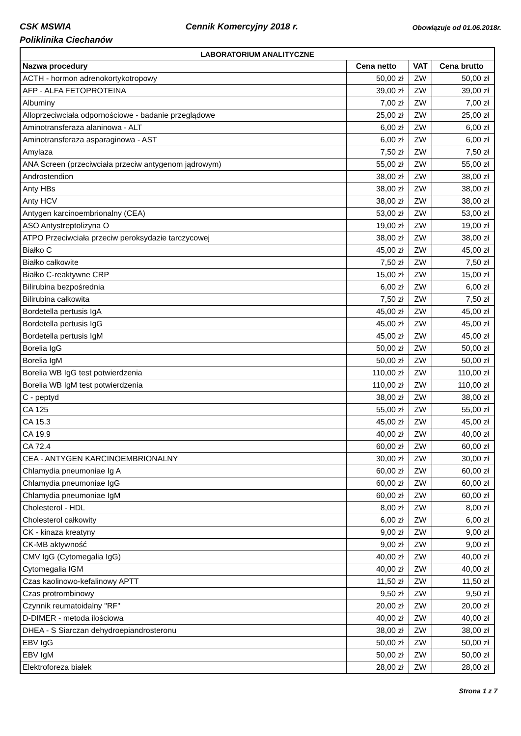CSK MSWIA Cennik Komercyjny 2018 r. Obowiązuje od 01.06.2018r.
Poliklinika Ciechanów
| LABORATORIUM ANALITYCZNE | | | |
| --- | --- | --- | --- |
| Nazwa procedury | Cena netto | VAT | Cena brutto |
| ACTH - hormon adrenokortykotropowy | 50,00 zł | ZW | 50,00 zł |
| AFP - ALFA FETOPROTEINA | 39,00 zł | ZW | 39,00 zł |
| Albuminy | 7,00 zł | ZW | 7,00 zł |
| Alloprzeciwciała odpornościowe - badanie przeglądowe | 25,00 zł | ZW | 25,00 zł |
| Aminotransferaza alaninowa - ALT | 6,00 zł | ZW | 6,00 zł |
| Aminotransferaza asparaginowa - AST | 6,00 zł | ZW | 6,00 zł |
| Amylaza | 7,50 zł | ZW | 7,50 zł |
| ANA Screen (przeciwciała przeciw antygenom jądrowym) | 55,00 zł | ZW | 55,00 zł |
| Androstendion | 38,00 zł | ZW | 38,00 zł |
| Anty HBs | 38,00 zł | ZW | 38,00 zł |
| Anty HCV | 38,00 zł | ZW | 38,00 zł |
| Antygen karcinoembrionalny (CEA) | 53,00 zł | ZW | 53,00 zł |
| ASO Antystreptolizyna O | 19,00 zł | ZW | 19,00 zł |
| ATPO Przeciwciała przeciw peroksydazie tarczycowej | 38,00 zł | ZW | 38,00 zł |
| Białko C | 45,00 zł | ZW | 45,00 zł |
| Białko całkowite | 7,50 zł | ZW | 7,50 zł |
| Białko C-reaktywne CRP | 15,00 zł | ZW | 15,00 zł |
| Bilirubina bezpośrednia | 6,00 zł | ZW | 6,00 zł |
| Bilirubina całkowita | 7,50 zł | ZW | 7,50 zł |
| Bordetella pertusis IgA | 45,00 zł | ZW | 45,00 zł |
| Bordetella pertusis IgG | 45,00 zł | ZW | 45,00 zł |
| Bordetella pertusis IgM | 45,00 zł | ZW | 45,00 zł |
| Borelia IgG | 50,00 zł | ZW | 50,00 zł |
| Borelia IgM | 50,00 zł | ZW | 50,00 zł |
| Borelia WB IgG test potwierdzenia | 110,00 zł | ZW | 110,00 zł |
| Borelia WB IgM test potwierdzenia | 110,00 zł | ZW | 110,00 zł |
| C - peptyd | 38,00 zł | ZW | 38,00 zł |
| CA 125 | 55,00 zł | ZW | 55,00 zł |
| CA 15.3 | 45,00 zł | ZW | 45,00 zł |
| CA 19.9 | 40,00 zł | ZW | 40,00 zł |
| CA 72.4 | 60,00 zł | ZW | 60,00 zł |
| CEA - ANTYGEN KARCINOEMBRIONALNY | 30,00 zł | ZW | 30,00 zł |
| Chlamydia pneumoniae Ig A | 60,00 zł | ZW | 60,00 zł |
| Chlamydia pneumoniae IgG | 60,00 zł | ZW | 60,00 zł |
| Chlamydia pneumoniae IgM | 60,00 zł | ZW | 60,00 zł |
| Cholesterol - HDL | 8,00 zł | ZW | 8,00 zł |
| Cholesterol całkowity | 6,00 zł | ZW | 6,00 zł |
| CK - kinaza kreatyny | 9,00 zł | ZW | 9,00 zł |
| CK-MB aktywność | 9,00 zł | ZW | 9,00 zł |
| CMV IgG (Cytomegalia IgG) | 40,00 zł | ZW | 40,00 zł |
| Cytomegalia IGM | 40,00 zł | ZW | 40,00 zł |
| Czas kaolinowo-kefalinowy APTT | 11,50 zł | ZW | 11,50 zł |
| Czas protrombinowy | 9,50 zł | ZW | 9,50 zł |
| Czynnik reumatoidalny "RF" | 20,00 zł | ZW | 20,00 zł |
| D-DIMER - metoda ilościowa | 40,00 zł | ZW | 40,00 zł |
| DHEA - S Siarczan dehydroepiandrosteronu | 38,00 zł | ZW | 38,00 zł |
| EBV IgG | 50,00 zł | ZW | 50,00 zł |
| EBV IgM | 50,00 zł | ZW | 50,00 zł |
| Elektroforeza białek | 28,00 zł | ZW | 28,00 zł |
Strona 1 z 7